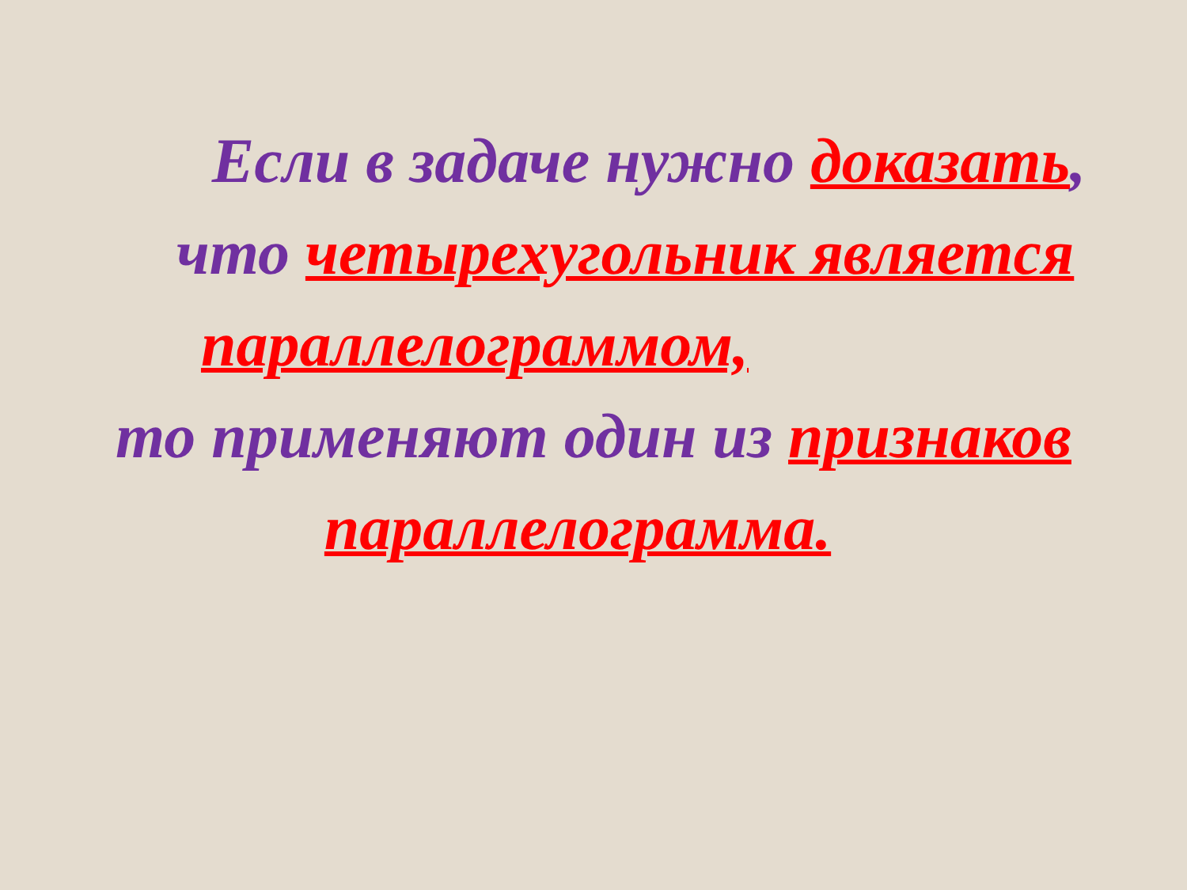Если в задаче нужно доказать,
что четырехугольник является
параллелограммом,
то применяют один из признаков
параллелограмма.